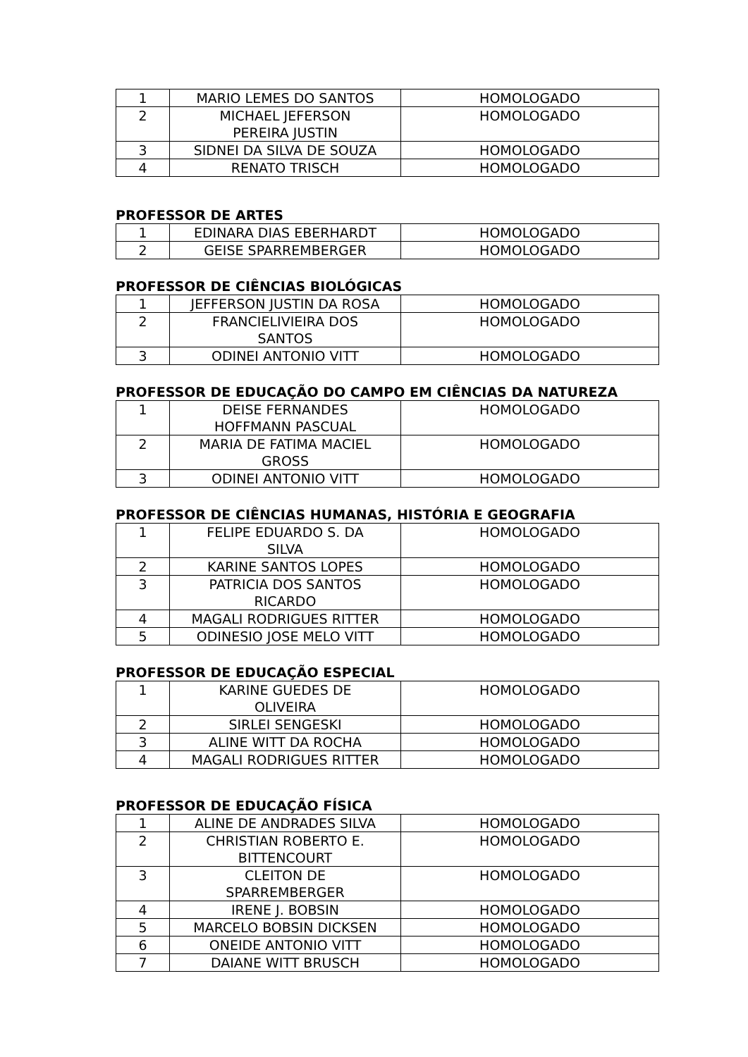| 1 | MARIO LEMES DO SANTOS | HOMOLOGADO |
| 2 | MICHAEL JEFERSON PEREIRA JUSTIN | HOMOLOGADO |
| 3 | SIDNEI DA SILVA DE SOUZA | HOMOLOGADO |
| 4 | RENATO TRISCH | HOMOLOGADO |
PROFESSOR DE ARTES
| 1 | EDINARA DIAS EBERHARDT | HOMOLOGADO |
| 2 | GEISE SPARREMBERGER | HOMOLOGADO |
PROFESSOR DE CIÊNCIAS BIOLÓGICAS
| 1 | JEFFERSON JUSTIN DA ROSA | HOMOLOGADO |
| 2 | FRANCIELIVIEIRA DOS SANTOS | HOMOLOGADO |
| 3 | ODINEI ANTONIO VITT | HOMOLOGADO |
PROFESSOR DE EDUCAÇÃO DO CAMPO EM CIÊNCIAS DA NATUREZA
| 1 | DEISE FERNANDES HOFFMANN PASCUAL | HOMOLOGADO |
| 2 | MARIA DE FATIMA MACIEL GROSS | HOMOLOGADO |
| 3 | ODINEI ANTONIO VITT | HOMOLOGADO |
PROFESSOR DE CIÊNCIAS HUMANAS, HISTÓRIA E GEOGRAFIA
| 1 | FELIPE EDUARDO S. DA SILVA | HOMOLOGADO |
| 2 | KARINE SANTOS LOPES | HOMOLOGADO |
| 3 | PATRICIA DOS SANTOS RICARDO | HOMOLOGADO |
| 4 | MAGALI RODRIGUES RITTER | HOMOLOGADO |
| 5 | ODINESIO JOSE MELO VITT | HOMOLOGADO |
PROFESSOR DE EDUCAÇÃO ESPECIAL
| 1 | KARINE GUEDES DE OLIVEIRA | HOMOLOGADO |
| 2 | SIRLEI SENGESKI | HOMOLOGADO |
| 3 | ALINE WITT DA ROCHA | HOMOLOGADO |
| 4 | MAGALI RODRIGUES RITTER | HOMOLOGADO |
PROFESSOR DE EDUCAÇÃO FÍSICA
| 1 | ALINE DE ANDRADES SILVA | HOMOLOGADO |
| 2 | CHRISTIAN ROBERTO E. BITTENCOURT | HOMOLOGADO |
| 3 | CLEITON DE SPARREMBERGER | HOMOLOGADO |
| 4 | IRENE J. BOBSIN | HOMOLOGADO |
| 5 | MARCELO BOBSIN DICKSEN | HOMOLOGADO |
| 6 | ONEIDE ANTONIO VITT | HOMOLOGADO |
| 7 | DAIANE WITT BRUSCH | HOMOLOGADO |